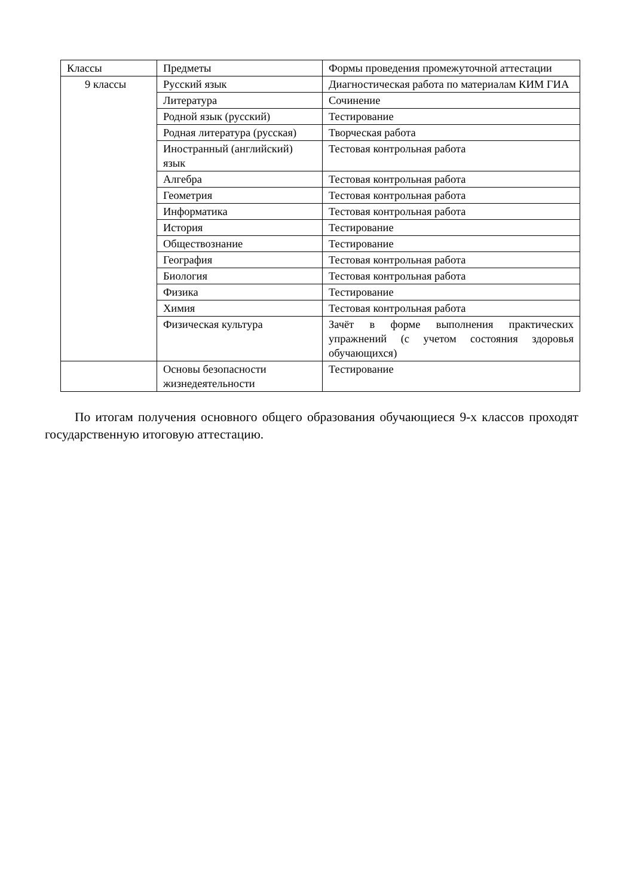| Классы | Предметы | Формы проведения промежуточной аттестации |
| 9 классы | Русский язык | Диагностическая работа по материалам КИМ ГИА |
| | Литература | Сочинение |
| | Родной язык (русский) | Тестирование |
| | Родная литература (русская) | Творческая работа |
| | Иностранный (английский) язык | Тестовая контрольная работа |
| | Алгебра | Тестовая контрольная работа |
| | Геометрия | Тестовая контрольная работа |
| | Информатика | Тестовая контрольная работа |
| | История | Тестирование |
| | Обществознание | Тестирование |
| | География | Тестовая контрольная работа |
| | Биология | Тестовая контрольная работа |
| | Физика | Тестирование |
| | Химия | Тестовая контрольная работа |
| | Физическая культура | Зачёт в форме выполнения практических упражнений (с учетом состояния здоровья обучающихся) |
| | Основы безопасности жизнедеятельности | Тестирование |
По итогам получения основного общего образования обучающиеся 9-х классов проходят государственную итоговую аттестацию.